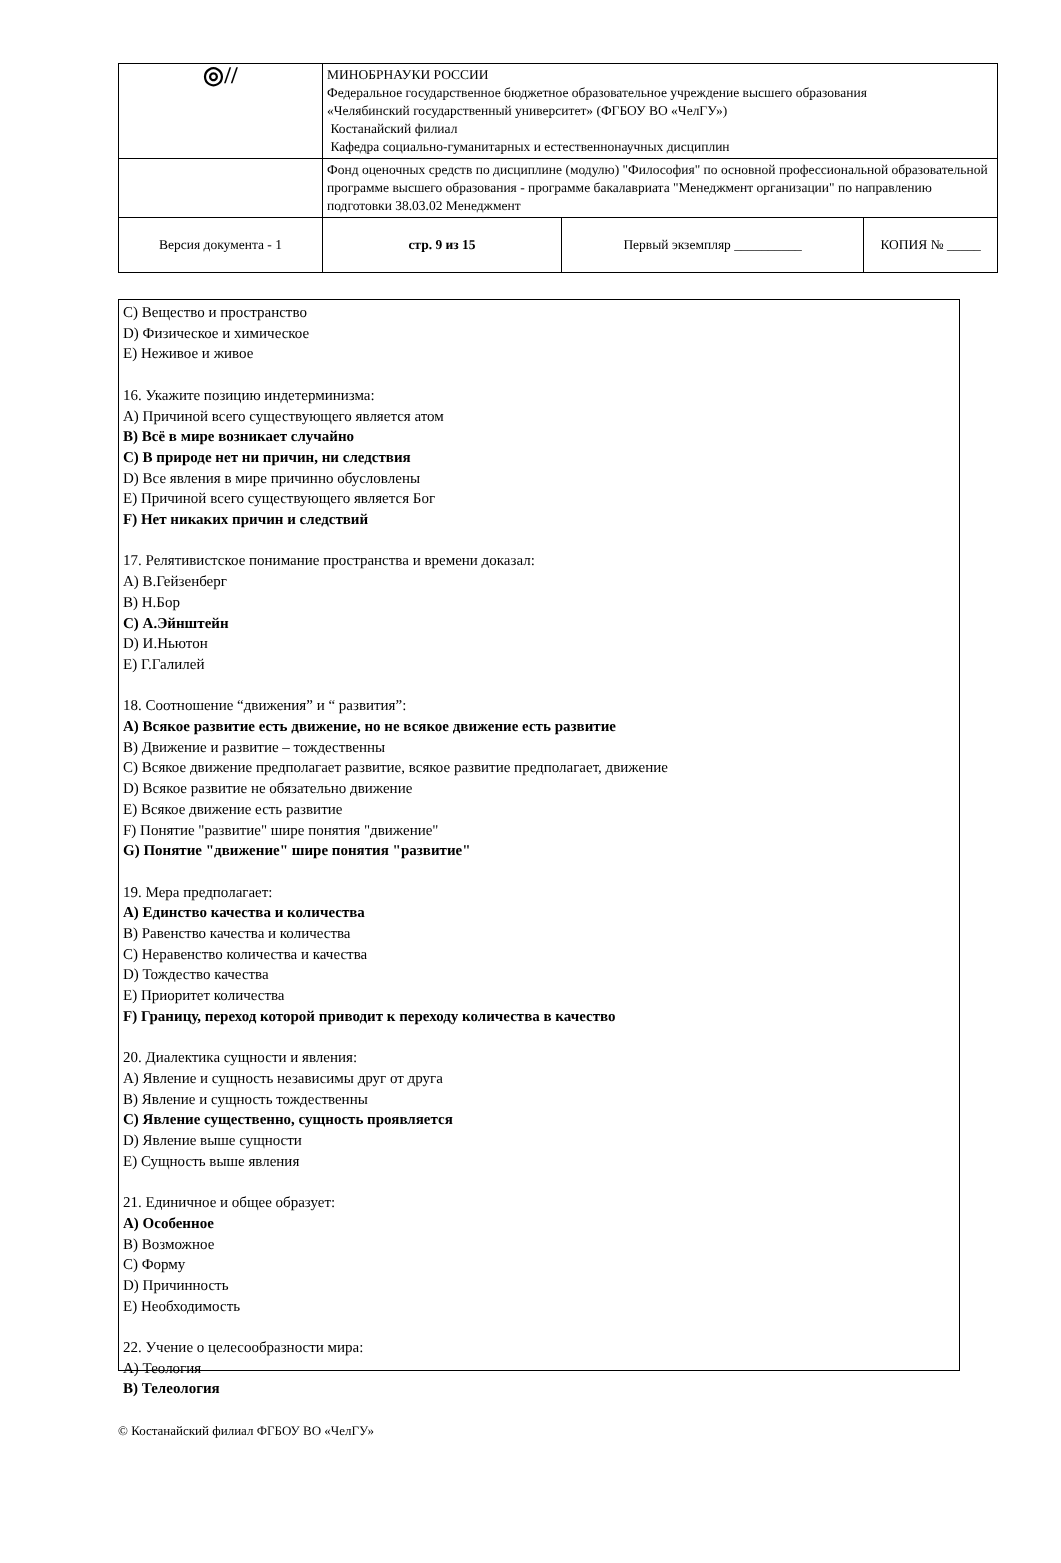| ◎// | МИНОБРНАУКИ РОССИИ Федеральное государственное бюджетное образовательное учреждение высшего образования «Челябинский государственный университет» (ФГБОУ ВО «ЧелГУ») Костанайский филиал Кафедра социально-гуманитарных и естественнонаучных дисциплин | | |
| | Фонд оценочных средств по дисциплине (модулю) "Философия" по основной профессиональной образовательной программе высшего образования - программе бакалавриата "Менеджмент организации" по направлению подготовки 38.03.02 Менеджмент | | |
| Версия документа - 1 | стр. 9 из 15 | Первый экземпляр __________ | КОПИЯ № _____ |
C) Вещество и пространство
D) Физическое и химическое
E) Неживое и живое
16. Укажите позицию индетерминизма:
A) Причиной всего существующего является атом
B) Всё в мире возникает случайно
C) В природе нет ни причин, ни следствия
D) Все явления в мире причинно обусловлены
E) Причиной всего существующего является Бог
F) Нет никаких причин и следствий
17. Релятивистское понимание пространства и времени доказал:
A) В.Гейзенберг
B) Н.Бор
C) А.Эйнштейн
D) И.Ньютон
E) Г.Галилей
18. Соотношение “движения” и “ развития”:
A) Всякое развитие есть движение, но не всякое движение есть развитие
B) Движение и развитие – тождественны
C) Всякое движение предполагает развитие, всякое развитие предполагает, движение
D) Всякое развитие не обязательно движение
E) Всякое движение есть развитие
F) Понятие "развитие" шире понятия "движение"
G) Понятие "движение" шире понятия "развитие"
19. Мера предполагает:
A) Единство качества и количества
B) Равенство качества и количества
C) Неравенство количества и качества
D) Тождество качества
E) Приоритет количества
F) Границу, переход которой приводит к переходу количества в качество
20. Диалектика сущности и явления:
A) Явление и сущность независимы друг от друга
B) Явление и сущность тождественны
C) Явление существенно, сущность проявляется
D) Явление выше сущности
E) Сущность выше явления
21. Единичное и общее образует:
A) Особенное
B) Возможное
C) Форму
D) Причинность
E) Необходимость
22. Учение о целесообразности мира:
A) Теология
B) Телеология
© Костанайский филиал ФГБОУ ВО «ЧелГУ»